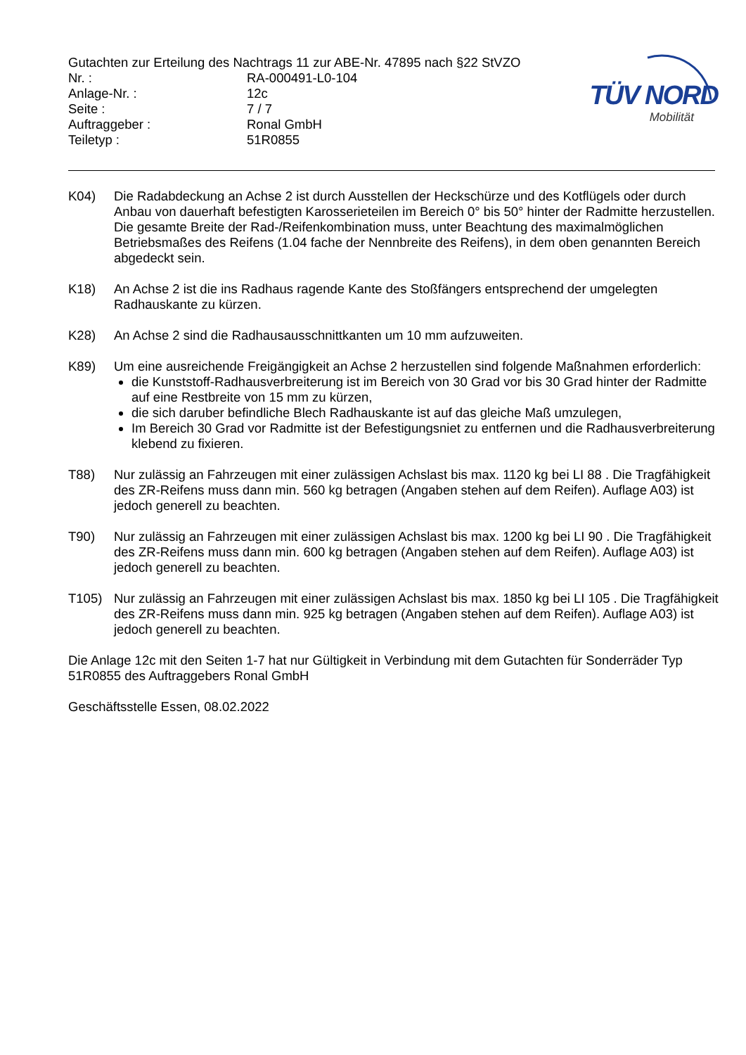Gutachten zur Erteilung des Nachtrags 11 zur ABE-Nr. 47895 nach §22 StVZO
| Nr. : | RA-000491-L0-104 |
| Anlage-Nr. : | 12c |
| Seite : | 7 / 7 |
| Auftraggeber : | Ronal GmbH |
| Teiletyp : | 51R0855 |
TÜV NORD
Mobilität
K04) Die Radabdeckung an Achse 2 ist durch Ausstellen der Heckschürze und des Kotflügels oder durch Anbau von dauerhaft befestigten Karosserieteilen im Bereich 0° bis 50° hinter der Radmitte herzustellen.
Die gesamte Breite der Rad-/Reifenkombination muss, unter Beachtung des maximalmöglichen Betriebsmaßes des Reifens (1.04 fache der Nennbreite des Reifens), in dem oben genannten Bereich abgedeckt sein.
K18) An Achse 2 ist die ins Radhaus ragende Kante des Stoßfängers entsprechend der umgelegten Radhauskante zu kürzen.
K28) An Achse 2 sind die Radhausausschnittkanten um 10 mm aufzuweiten.
K89) Um eine ausreichende Freigängigkeit an Achse 2 herzustellen sind folgende Maßnahmen erforderlich:
die Kunststoff-Radhausverbreiterung ist im Bereich von 30 Grad vor bis 30 Grad hinter der Radmitte auf eine Restbreite von 15 mm zu kürzen,
die sich daruber befindliche Blech Radhauskante ist auf das gleiche Maß umzulegen,
Im Bereich 30 Grad vor Radmitte ist der Befestigungsniet zu entfernen und die Radhausverbreiterung klebend zu fixieren.
T88) Nur zulässig an Fahrzeugen mit einer zulässigen Achslast bis max. 1120 kg bei LI 88 . Die Tragfähigkeit des ZR-Reifens muss dann min. 560 kg betragen (Angaben stehen auf dem Reifen). Auflage A03) ist jedoch generell zu beachten.
T90) Nur zulässig an Fahrzeugen mit einer zulässigen Achslast bis max. 1200 kg bei LI 90 . Die Tragfähigkeit des ZR-Reifens muss dann min. 600 kg betragen (Angaben stehen auf dem Reifen). Auflage A03) ist jedoch generell zu beachten.
T105) Nur zulässig an Fahrzeugen mit einer zulässigen Achslast bis max. 1850 kg bei LI 105 . Die Tragfähigkeit des ZR-Reifens muss dann min. 925 kg betragen (Angaben stehen auf dem Reifen). Auflage A03) ist jedoch generell zu beachten.
Die Anlage 12c mit den Seiten 1-7 hat nur Gültigkeit in Verbindung mit dem Gutachten für Sonderräder Typ 51R0855 des Auftraggebers Ronal GmbH
Geschäftsstelle Essen, 08.02.2022